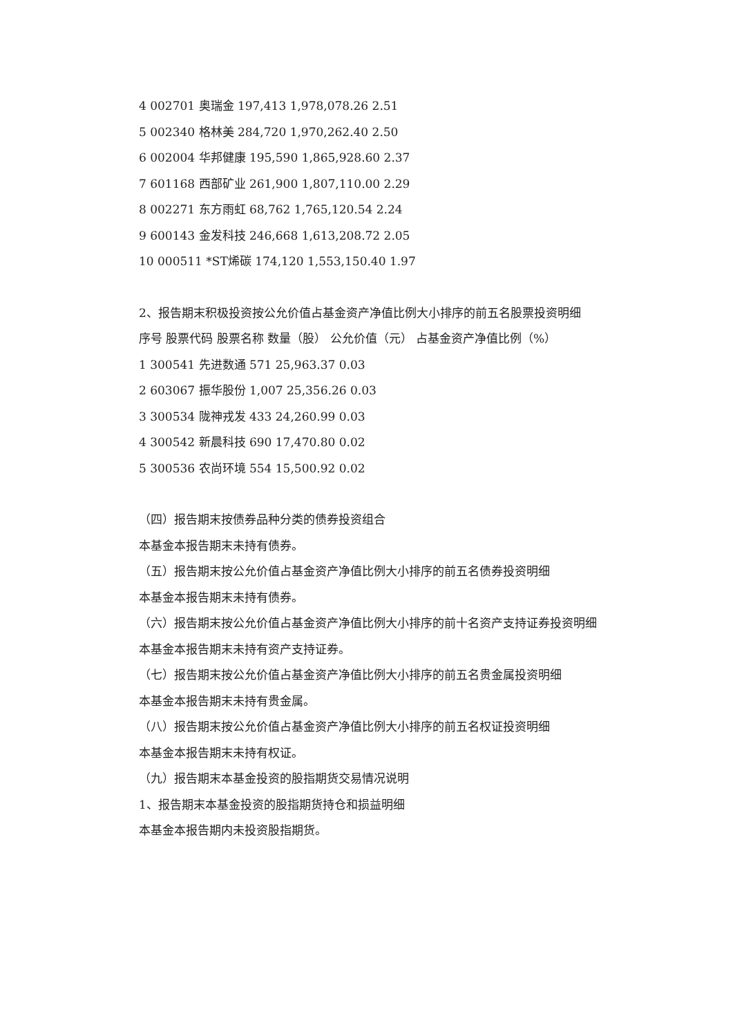4 002701 奥瑞金 197,413 1,978,078.26 2.51
5 002340 格林美 284,720 1,970,262.40 2.50
6 002004 华邦健康 195,590 1,865,928.60 2.37
7 601168 西部矿业 261,900 1,807,110.00 2.29
8 002271 东方雨虹 68,762 1,765,120.54 2.24
9 600143 金发科技 246,668 1,613,208.72 2.05
10 000511 *ST烯碳 174,120 1,553,150.40 1.97
2、报告期末积极投资按公允价值占基金资产净值比例大小排序的前五名股票投资明细
序号 股票代码 股票名称 数量（股） 公允价值（元） 占基金资产净值比例（%）
1 300541 先进数通 571 25,963.37 0.03
2 603067 振华股份 1,007 25,356.26 0.03
3 300534 陇神戎发 433 24,260.99 0.03
4 300542 新晨科技 690 17,470.80 0.02
5 300536 农尚环境 554 15,500.92 0.02
（四）报告期末按债券品种分类的债券投资组合
本基金本报告期末未持有债券。
（五）报告期末按公允价值占基金资产净值比例大小排序的前五名债券投资明细
本基金本报告期末未持有债券。
（六）报告期末按公允价值占基金资产净值比例大小排序的前十名资产支持证券投资明细
本基金本报告期末未持有资产支持证券。
（七）报告期末按公允价值占基金资产净值比例大小排序的前五名贵金属投资明细
本基金本报告期末未持有贵金属。
（八）报告期末按公允价值占基金资产净值比例大小排序的前五名权证投资明细
本基金本报告期末未持有权证。
（九）报告期末本基金投资的股指期货交易情况说明
1、报告期末本基金投资的股指期货持仓和损益明细
本基金本报告期内未投资股指期货。